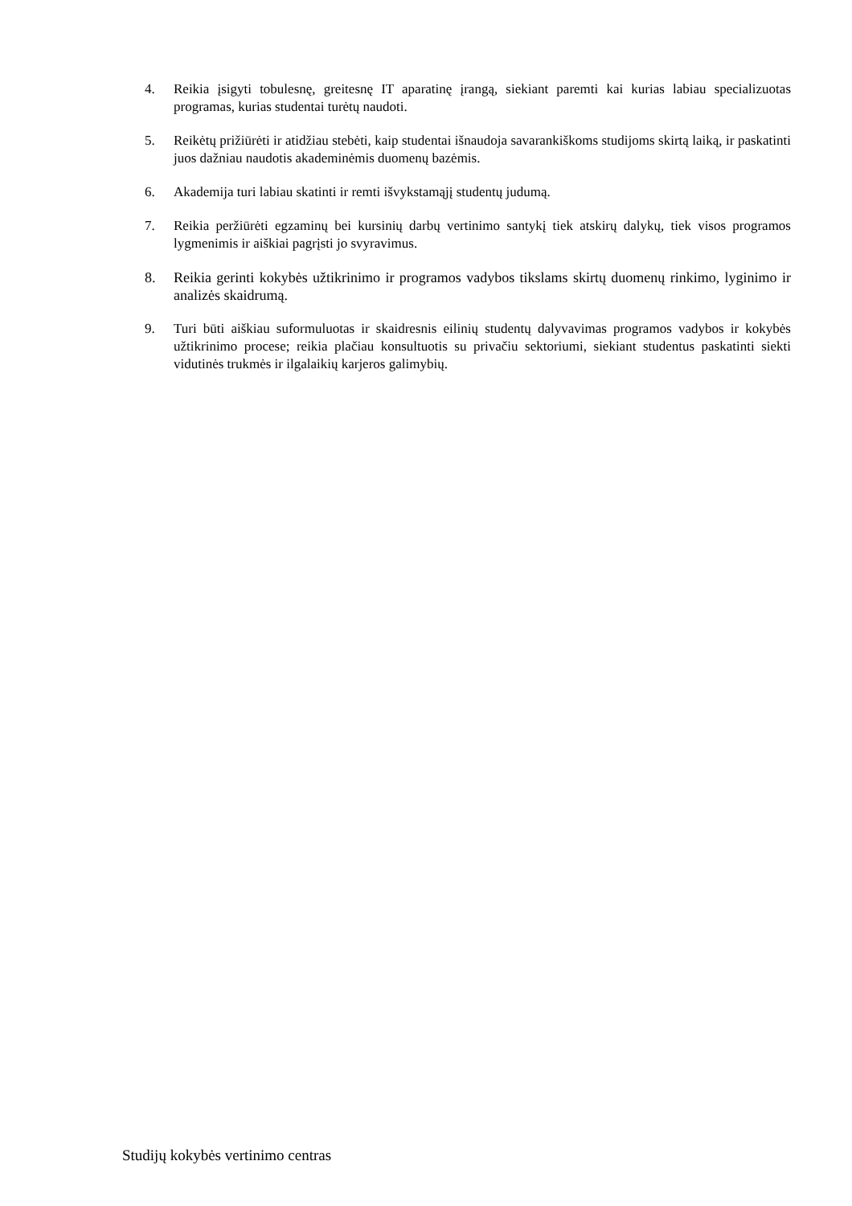4. Reikia įsigyti tobulesnę, greitesnę IT aparatinę įrangą, siekiant paremti kai kurias labiau specializuotas programas, kurias studentai turėtų naudoti.
5. Reikėtų prižiūrėti ir atidžiau stebėti, kaip studentai išnaudoja savarankiškoms studijoms skirtą laiką, ir paskatinti juos dažniau naudotis akademinėmis duomenų bazėmis.
6. Akademija turi labiau skatinti ir remti išvykstamąjį studentų judumą.
7. Reikia peržiūrėti egzaminų bei kursinių darbų vertinimo santykį tiek atskirų dalykų, tiek visos programos lygmenimis ir aiškiai pagrįsti jo svyravimus.
8. Reikia gerinti kokybės užtikrinimo ir programos vadybos tikslams skirtų duomenų rinkimo, lyginimo ir analizės skaidrumą.
9. Turi būti aiškiau suformuluotas ir skaidresnis eilinių studentų dalyvavimas programos vadybos ir kokybės užtikrinimo procese; reikia plačiau konsultuotis su privačiu sektoriumi, siekiant studentus paskatinti siekti vidutinės trukmės ir ilgalaikių karjeros galimybių.
Studijų kokybės vertinimo centras